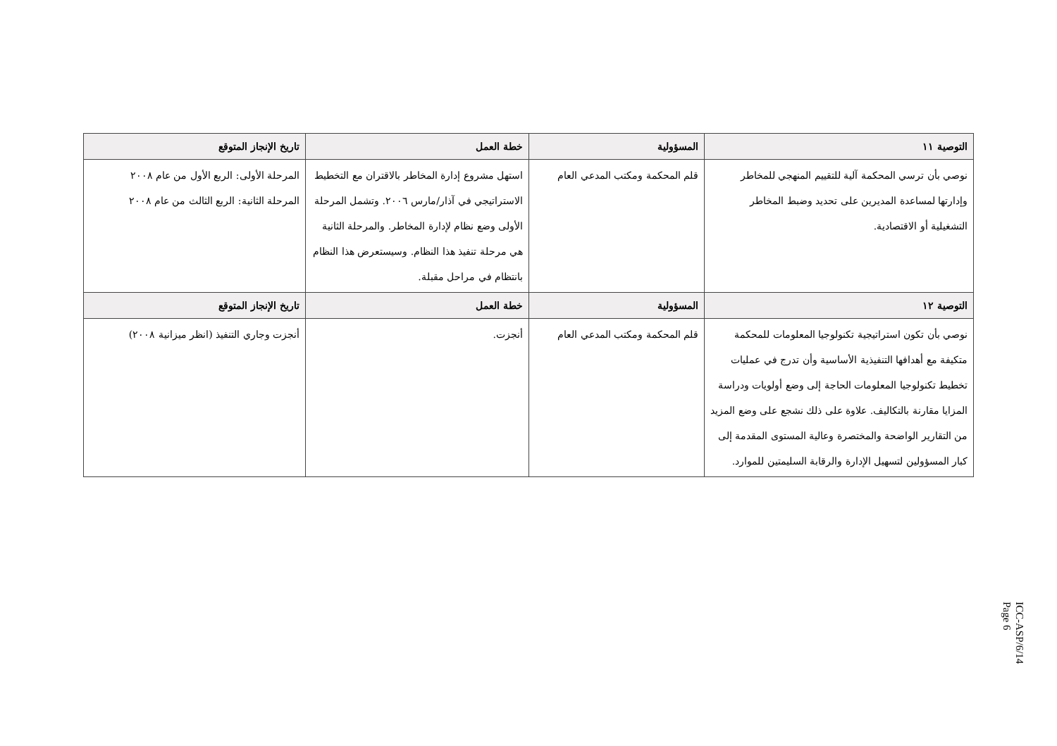| التوصية ١١ | المسؤولية | خطة العمل | تاريخ الإنجاز المتوقع |
| --- | --- | --- | --- |
| نوصي بأن ترسي المحكمة آلية للتقييم المنهجي للمخاطر وإدارتها لمساعدة المديرين على تحديد وضبط المخاطر التشغيلية أو الاقتصادية. | قلم المحكمة ومكتب المدعي العام | استهل مشروع إدارة المخاطر بالاقتران مع التخطيط الاستراتيجي في آذار/مارس ٢٠٠٦. وتشمل المرحلة الأولى وضع نظام لإدارة المخاطر. والمرحلة الثانية هي مرحلة تنفيذ هذا النظام. وسيستعرض هذا النظام بانتظام في مراحل مقبلة. | المرحلة الأولى: الربع الأول من عام ٢٠٠٨ المرحلة الثانية: الربع الثالث من عام ٢٠٠٨ |
| التوصية ١٢ | المسؤولية | خطة العمل | تاريخ الإنجاز المتوقع |
| نوصي بأن تكون استراتيجية تكنولوجيا المعلومات للمحكمة متكيفة مع أهدافها التنفيذية الأساسية وأن تدرج في عمليات تخطيط تكنولوجيا المعلومات الحاجة إلى وضع أولويات ودراسة المزايا مقارنة بالتكاليف. علاوة على ذلك نشجع على وضع المزيد من التقارير الواضحة والمختصرة وعالية المستوى المقدمة إلى كبار المسؤولين لتسهيل الإدارة والرقابة السليمتين للموارد. | قلم المحكمة ومكتب المدعي العام | أنجزت. | أنجزت وجاري التنفيذ (انظر ميزانية ٢٠٠٨) |
ICC-ASP/6/14
Page 6